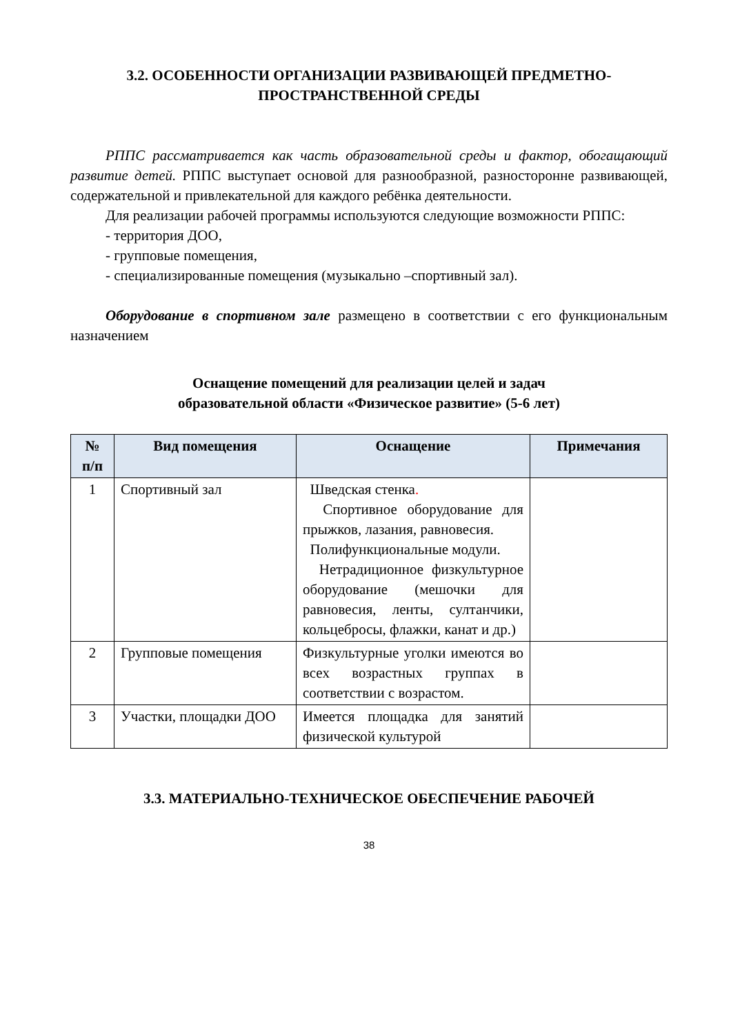3.2. ОСОБЕННОСТИ ОРГАНИЗАЦИИ РАЗВИВАЮЩЕЙ ПРЕДМЕТНО-ПРОСТРАНСТВЕННОЙ СРЕДЫ
РППС рассматривается как часть образовательной среды и фактор, обогащающий развитие детей. РППС выступает основой для разнообразной, разносторонне развивающей, содержательной и привлекательной для каждого ребёнка деятельности.
Для реализации рабочей программы используются следующие возможности РППС:
- территория ДОО,
- групповые помещения,
- специализированные помещения (музыкально –спортивный зал).
Оборудование в спортивном зале размещено в соответствии с его функциональным назначением
Оснащение помещений для реализации целей и задач
образовательной области «Физическое развитие» (5-6 лет)
| № п/п | Вид помещения | Оснащение | Примечания |
| --- | --- | --- | --- |
| 1 | Спортивный зал | Шведская стенка . Спортивное оборудование для прыжков, лазания, равновесия. Полифункциональные модули. Нетрадиционное физкультурное оборудование (мешочки для равновесия, ленты, султанчики, кольцебросы, флажки, канат и др.) | |
| 2 | Групповые помещения | Физкультурные уголки имеются во всех возрастных группах в соответствии с возрастом. | |
| 3 | Участки, площадки ДОО | Имеется площадка для занятий физической культурой | |
3.3. МАТЕРИАЛЬНО-ТЕХНИЧЕСКОЕ ОБЕСПЕЧЕНИЕ РАБОЧЕЙ
38